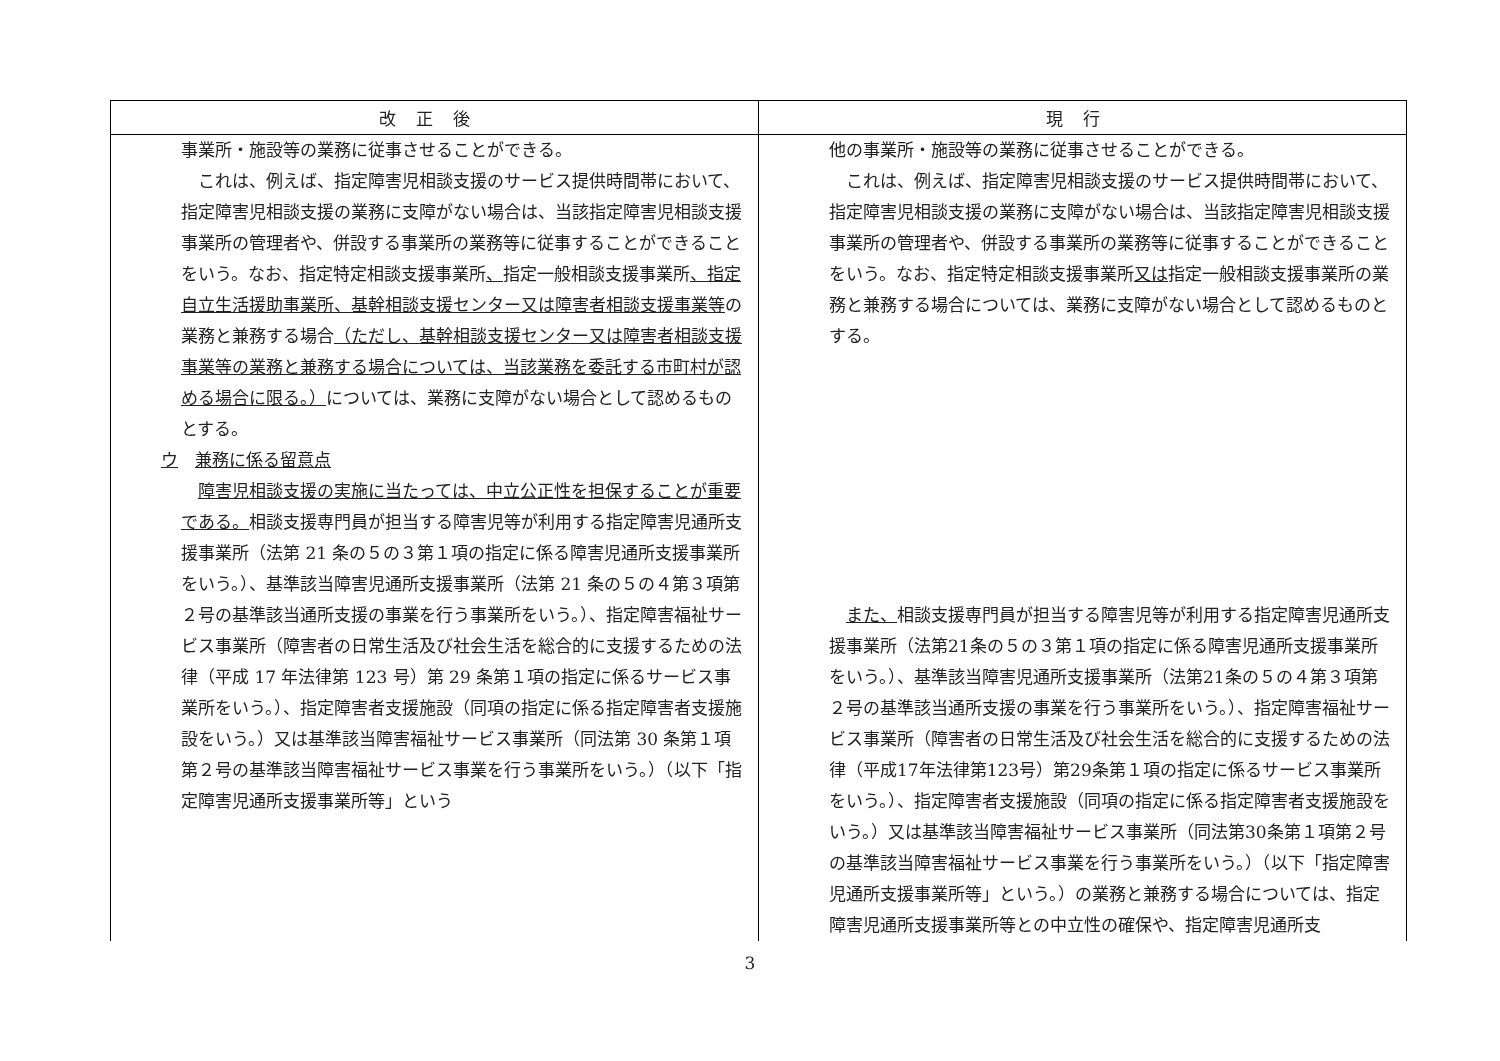| 改正後 | 現行 |
| --- | --- |
| 事業所・施設等の業務に従事させることができる。 これは、例えば、指定障害児相談支援のサービス提供時間帯において、指定障害児相談支援の業務に支障がない場合は、当該指定障害児相談支援事業所の管理者や、併設する事業所の業務等に従事することができることをいう。なお、指定特定相談支援事業所 、 指定一般相談支援事業所 、指定自立生活援助事業所、基幹相談支援センター又は障害者相談支援事業等 の業務と兼務する場合 （ただし、基幹相談支援センター又は障害者相談支援事業等の業務と兼務する場合については、当該業務を委託する市町村が認める場合に限る。） については、業務に支障がない場合として認めるものとする。 ウ 兼務に係る留意点 障害児相談支援の実施に当たっては、中立公正性を担保することが重要である。 相談支援専門員が担当する障害児等が利用する指定障害児通所支援事業所（法第 21 条の５の３第１項の指定に係る障害児通所支援事業所をいう。）、基準該当障害児通所支援事業所（法第 21 条の５の４第３項第２号の基準該当通所支援の事業を行う事業所をいう。）、指定障害福祉サービス事業所（障害者の日常生活及び社会生活を総合的に支援するための法律（平成 17 年法律第 123 号）第 29 条第１項の指定に係るサービス事業所をいう。）、指定障害者支援施設（同項の指定に係る指定障害者支援施設をいう。）又は基準該当障害福祉サービス事業所（同法第 30 条第１項第２号の基準該当障害福祉サービス事業を行う事業所をいう。）（以下「指定障害児通所支援事業所等」という | 他の事業所・施設等の業務に従事させることができる。 これは、例えば、指定障害児相談支援のサービス提供時間帯において、指定障害児相談支援の業務に支障がない場合は、当該指定障害児相談支援事業所の管理者や、併設する事業所の業務等に従事することができることをいう。なお、指定特定相談支援事業所 又は 指定一般相談支援事業所の業務と兼務する場合については、業務に支障がない場合として認めるものとする。 また、 相談支援専門員が担当する障害児等が利用する指定障害児通所支援事業所（法第21条の５の３第１項の指定に係る障害児通所支援事業所をいう。）、基準該当障害児通所支援事業所（法第21条の５の４第３項第２号の基準該当通所支援の事業を行う事業所をいう。）、指定障害福祉サービス事業所（障害者の日常生活及び社会生活を総合的に支援するための法律（平成17年法律第123号）第29条第１項の指定に係るサービス事業所をいう。）、指定障害者支援施設（同項の指定に係る指定障害者支援施設をいう。）又は基準該当障害福祉サービス事業所（同法第30条第１項第２号の基準該当障害福祉サービス事業を行う事業所をいう。）（以下「指定障害児通所支援事業所等」という。）の業務と兼務する場合については、指定障害児通所支援事業所等との中立性の確保や、指定障害児通所支 |
3